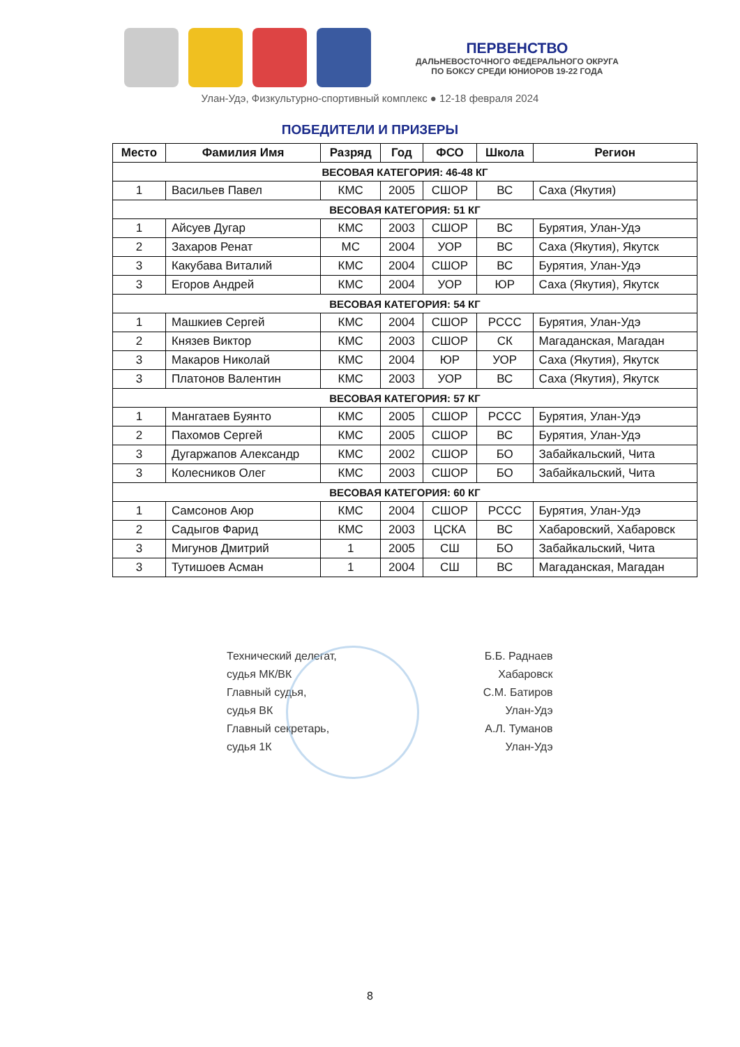ПЕРВЕНСТВО
ДАЛЬНЕВОСТОЧНОГО ФЕДЕРАЛЬНОГО ОКРУГА
ПО БОКСУ СРЕДИ ЮНИОРОВ 19-22 ГОДА
Улан-Удэ, Физкультурно-спортивный комплекс ● 12-18 февраля 2024
ПОБЕДИТЕЛИ И ПРИЗЕРЫ
| Место | Фамилия Имя | Разряд | Год | ФСО | Школа | Регион |
| --- | --- | --- | --- | --- | --- | --- |
| ВЕСОВАЯ КАТЕГОРИЯ: 46-48 КГ | | | | | | |
| 1 | Васильев Павел | КМС | 2005 | СШОР | ВС | Саха (Якутия) |
| ВЕСОВАЯ КАТЕГОРИЯ: 51 КГ | | | | | | |
| 1 | Айсуев Дугар | КМС | 2003 | СШОР | ВС | Бурятия, Улан-Удэ |
| 2 | Захаров Ренат | МС | 2004 | УОР | ВС | Саха (Якутия), Якутск |
| 3 | Какубава Виталий | КМС | 2004 | СШОР | ВС | Бурятия, Улан-Удэ |
| 3 | Егоров Андрей | КМС | 2004 | УОР | ЮР | Саха (Якутия), Якутск |
| ВЕСОВАЯ КАТЕГОРИЯ: 54 КГ | | | | | | |
| 1 | Машкиев Сергей | КМС | 2004 | СШОР | РССС | Бурятия, Улан-Удэ |
| 2 | Князев Виктор | КМС | 2003 | СШОР | СК | Магаданская, Магадан |
| 3 | Макаров Николай | КМС | 2004 | ЮР | УОР | Саха (Якутия), Якутск |
| 3 | Платонов Валентин | КМС | 2003 | УОР | ВС | Саха (Якутия), Якутск |
| ВЕСОВАЯ КАТЕГОРИЯ: 57 КГ | | | | | | |
| 1 | Мангатаев Буянто | КМС | 2005 | СШОР | РССС | Бурятия, Улан-Удэ |
| 2 | Пахомов Сергей | КМС | 2005 | СШОР | ВС | Бурятия, Улан-Удэ |
| 3 | Дугаржапов Александр | КМС | 2002 | СШОР | БО | Забайкальский, Чита |
| 3 | Колесников Олег | КМС | 2003 | СШОР | БО | Забайкальский, Чита |
| ВЕСОВАЯ КАТЕГОРИЯ: 60 КГ | | | | | | |
| 1 | Самсонов Аюр | КМС | 2004 | СШОР | РССС | Бурятия, Улан-Удэ |
| 2 | Садыгов Фарид | КМС | 2003 | ЦСКА | ВС | Хабаровский, Хабаровск |
| 3 | Мигунов Дмитрий | 1 | 2005 | СШ | БО | Забайкальский, Чита |
| 3 | Тутишоев Асман | 1 | 2004 | СШ | ВС | Магаданская, Магадан |
Технический делегат,
судья МК/ВК
Главный судья,
судья ВК
Главный секретарь,
судья 1К
Б.Б. Раднаев
Хабаровск
С.М. Батиров
Улан-Удэ
А.Л. Туманов
Улан-Удэ
8